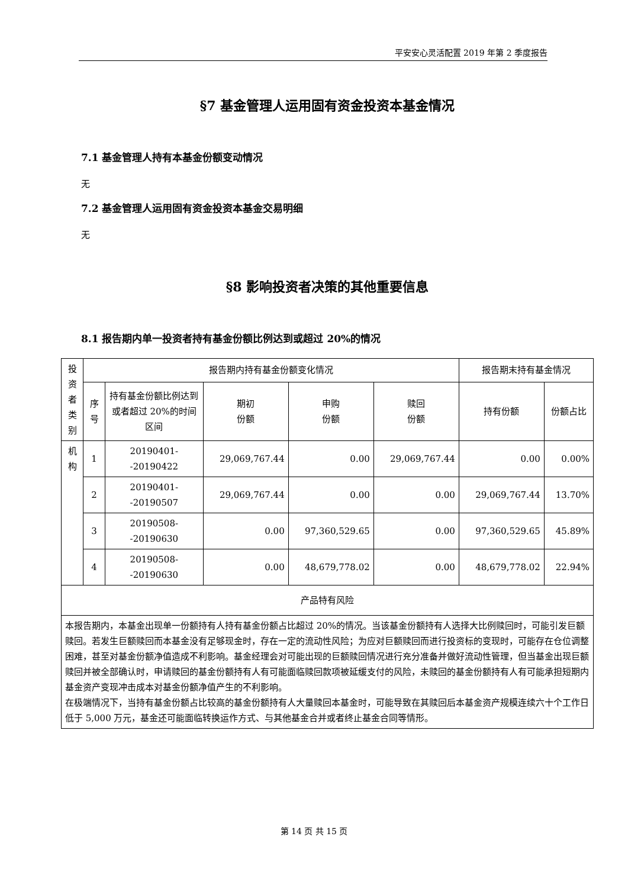平安安心灵活配置 2019 年第 2 季度报告
§7 基金管理人运用固有资金投资本基金情况
7.1 基金管理人持有本基金份额变动情况
无
7.2 基金管理人运用固有资金投资本基金交易明细
无
§8 影响投资者决策的其他重要信息
8.1 报告期内单一投资者持有基金份额比例达到或超过 20%的情况
| 投资者类别 | 报告期内持有基金份额变化情况 | | | | | 报告期末持有基金情况 | |
| | 序号 | 持有基金份额比例达到或者超过 20%的时间区间 | 期初 份额 | 申购 份额 | 赎回 份额 | 持有份额 | 份额占比 |
| 机构 | 1 | 20190401--20190422 | 29,069,767.44 | 0.00 | 29,069,767.44 | 0.00 | 0.00% |
| | 2 | 20190401--20190507 | 29,069,767.44 | 0.00 | 0.00 | 29,069,767.44 | 13.70% |
| | 3 | 20190508--20190630 | 0.00 | 97,360,529.65 | 0.00 | 97,360,529.65 | 45.89% |
| | 4 | 20190508--20190630 | 0.00 | 48,679,778.02 | 0.00 | 48,679,778.02 | 22.94% |
| 产品特有风险 | | | | | | | |
| 本报告期内，本基金出现单一份额持有人持有基金份额占比超过 20%的情况。当该基金份额持有人选择大比例赎回时，可能引发巨额赎回。若发生巨额赎回而本基金没有足够现金时，存在一定的流动性风险；为应对巨额赎回而进行投资标的变现时，可能存在仓位调整困难，甚至对基金份额净值造成不利影响。基金经理会对可能出现的巨额赎回情况进行充分准备并做好流动性管理，但当基金出现巨额赎回并被全部确认时，申请赎回的基金份额持有人有可能面临赎回款项被延缓支付的风险，未赎回的基金份额持有人有可能承担短期内基金资产变现冲击成本对基金份额净值产生的不利影响。 在极端情况下，当持有基金份额占比较高的基金份额持有人大量赎回本基金时，可能导致在其赎回后本基金资产规模连续六十个工作日低于 5,000 万元，基金还可能面临转换运作方式、与其他基金合并或者终止基金合同等情形。 | | | | | | | |
第 14 页 共 15 页